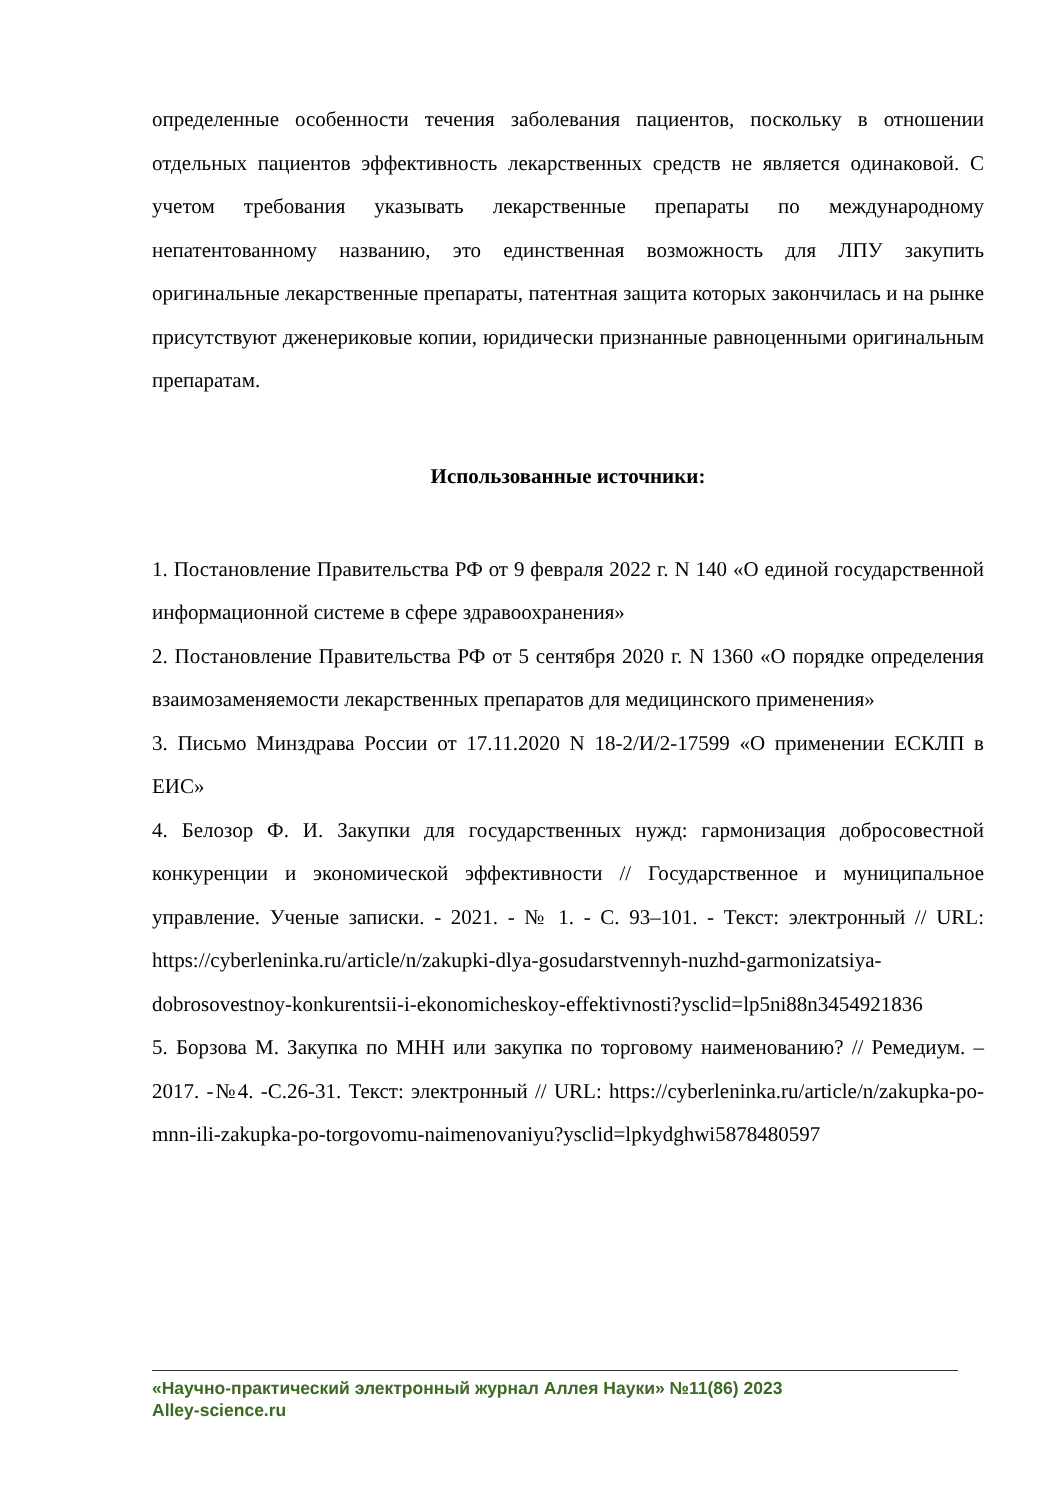определенные особенности течения заболевания пациентов, поскольку в отношении отдельных пациентов эффективность лекарственных средств не является одинаковой. С учетом требования указывать лекарственные препараты по международному непатентованному названию, это единственная возможность для ЛПУ закупить оригинальные лекарственные препараты, патентная защита которых закончилась и на рынке присутствуют дженериковые копии, юридически признанные равноценными оригинальным препаратам.
Использованные источники:
1. Постановление Правительства РФ от 9 февраля 2022 г. N 140 «О единой государственной информационной системе в сфере здравоохранения»
2. Постановление Правительства РФ от 5 сентября 2020 г. N 1360 «О порядке определения взаимозаменяемости лекарственных препаратов для медицинского применения»
3. Письмо Минздрава России от 17.11.2020 N 18-2/И/2-17599 «О применении ЕСКЛП в ЕИС»
4. Белозор Ф. И. Закупки для государственных нужд: гармонизация добросовестной конкуренции и экономической эффективности // Государственное и муниципальное управление. Ученые записки. - 2021. - № 1. - С. 93–101. - Текст: электронный // URL: https://cyberleninka.ru/article/n/zakupki-dlya-gosudarstvennyh-nuzhd-garmonizatsiya-dobrosovestnoy-konkurentsii-i-ekonomicheskoy-effektivnosti?ysclid=lp5ni88n3454921836
5. Борзова М. Закупка по МНН или закупка по торговому наименованию? // Ремедиум. – 2017. -№4. -С.26-31. Текст: электронный // URL: https://cyberleninka.ru/article/n/zakupka-po-mnn-ili-zakupka-po-torgovomu-naimenovaniyu?ysclid=lpkydghwi5878480597
«Научно-практический электронный журнал Аллея Науки» №11(86) 2023
Alley-science.ru